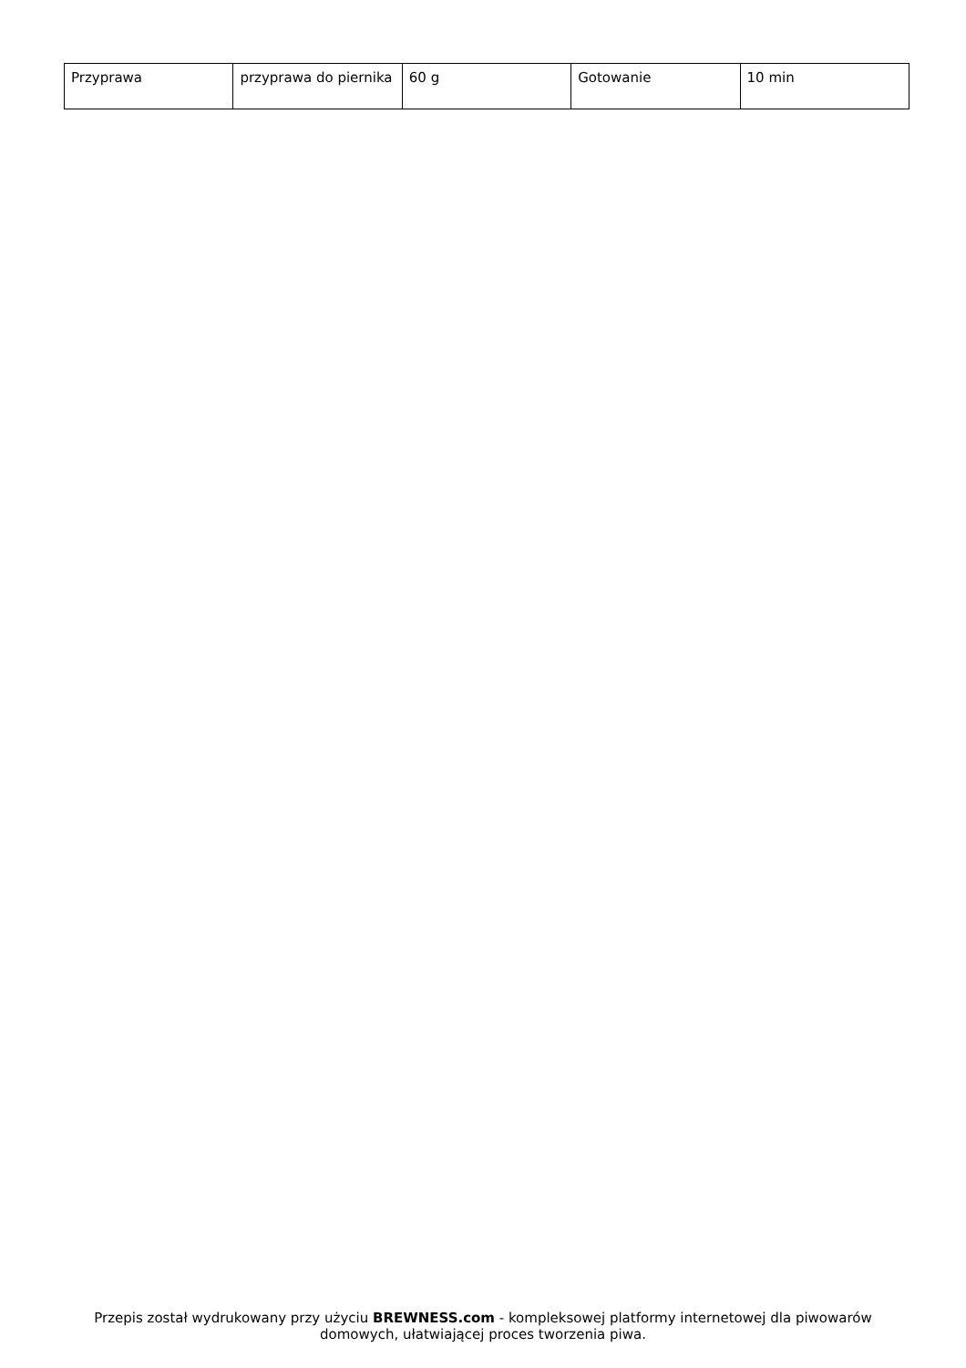| Przyprawa | przyprawa do piernika | 60 g | Gotowanie | 10 min |
Przepis został wydrukowany przy użyciu BREWNESS.com - kompleksowej platformy internetowej dla piwowarów domowych, ułatwiającej proces tworzenia piwa.